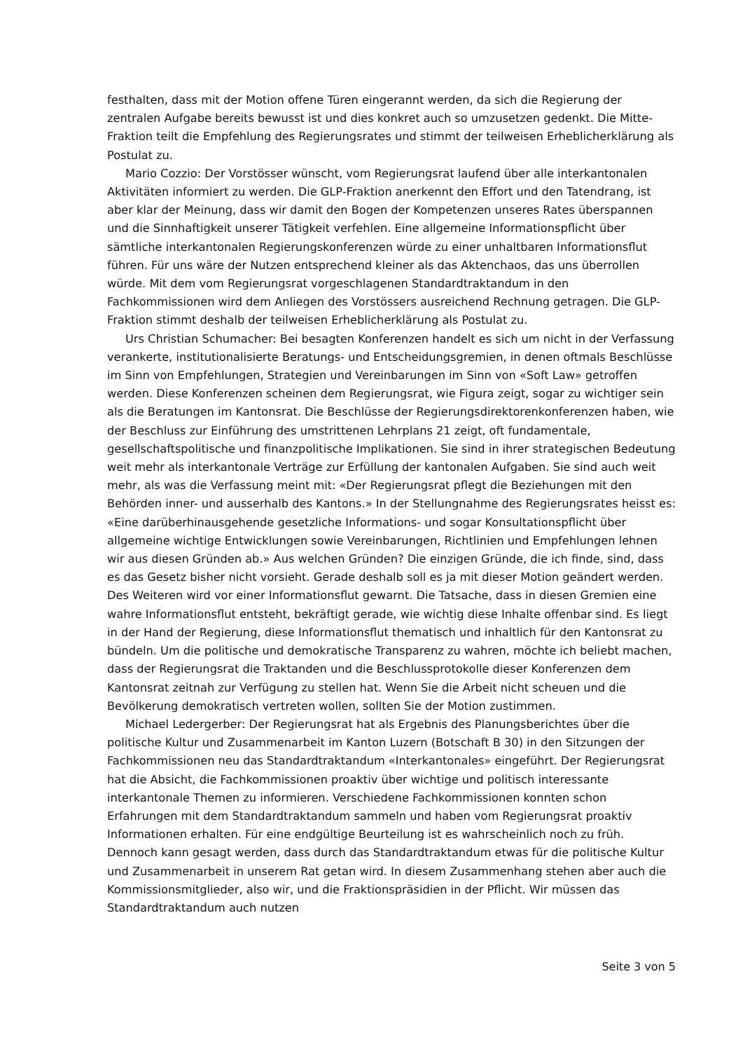festhalten, dass mit der Motion offene Türen eingerannt werden, da sich die Regierung der zentralen Aufgabe bereits bewusst ist und dies konkret auch so umzusetzen gedenkt. Die Mitte-Fraktion teilt die Empfehlung des Regierungsrates und stimmt der teilweisen Erheblicherklärung als Postulat zu.
Mario Cozzio: Der Vorstösser wünscht, vom Regierungsrat laufend über alle interkantonalen Aktivitäten informiert zu werden. Die GLP-Fraktion anerkennt den Effort und den Tatendrang, ist aber klar der Meinung, dass wir damit den Bogen der Kompetenzen unseres Rates überspannen und die Sinnhaftigkeit unserer Tätigkeit verfehlen. Eine allgemeine Informationspflicht über sämtliche interkantonalen Regierungskonferenzen würde zu einer unhaltbaren Informationsflut führen. Für uns wäre der Nutzen entsprechend kleiner als das Aktenchaos, das uns überrollen würde. Mit dem vom Regierungsrat vorgeschlagenen Standardtraktandum in den Fachkommissionen wird dem Anliegen des Vorstössers ausreichend Rechnung getragen. Die GLP-Fraktion stimmt deshalb der teilweisen Erheblicherklärung als Postulat zu.
Urs Christian Schumacher: Bei besagten Konferenzen handelt es sich um nicht in der Verfassung verankerte, institutionalisierte Beratungs- und Entscheidungsgremien, in denen oftmals Beschlüsse im Sinn von Empfehlungen, Strategien und Vereinbarungen im Sinn von «Soft Law» getroffen werden. Diese Konferenzen scheinen dem Regierungsrat, wie Figura zeigt, sogar zu wichtiger sein als die Beratungen im Kantonsrat. Die Beschlüsse der Regierungsdirektorenkonferenzen haben, wie der Beschluss zur Einführung des umstrittenen Lehrplans 21 zeigt, oft fundamentale, gesellschaftspolitische und finanzpolitische Implikationen. Sie sind in ihrer strategischen Bedeutung weit mehr als interkantonale Verträge zur Erfüllung der kantonalen Aufgaben. Sie sind auch weit mehr, als was die Verfassung meint mit: «Der Regierungsrat pflegt die Beziehungen mit den Behörden inner- und ausserhalb des Kantons.» In der Stellungnahme des Regierungsrates heisst es: «Eine darüberhinausgehende gesetzliche Informations- und sogar Konsultationspflicht über allgemeine wichtige Entwicklungen sowie Vereinbarungen, Richtlinien und Empfehlungen lehnen wir aus diesen Gründen ab.» Aus welchen Gründen? Die einzigen Gründe, die ich finde, sind, dass es das Gesetz bisher nicht vorsieht. Gerade deshalb soll es ja mit dieser Motion geändert werden. Des Weiteren wird vor einer Informationsflut gewarnt. Die Tatsache, dass in diesen Gremien eine wahre Informationsflut entsteht, bekräftigt gerade, wie wichtig diese Inhalte offenbar sind. Es liegt in der Hand der Regierung, diese Informationsflut thematisch und inhaltlich für den Kantonsrat zu bündeln. Um die politische und demokratische Transparenz zu wahren, möchte ich beliebt machen, dass der Regierungsrat die Traktanden und die Beschlussprotokolle dieser Konferenzen dem Kantonsrat zeitnah zur Verfügung zu stellen hat. Wenn Sie die Arbeit nicht scheuen und die Bevölkerung demokratisch vertreten wollen, sollten Sie der Motion zustimmen.
Michael Ledergerber: Der Regierungsrat hat als Ergebnis des Planungsberichtes über die politische Kultur und Zusammenarbeit im Kanton Luzern (Botschaft B 30) in den Sitzungen der Fachkommissionen neu das Standardtraktandum «Interkantonales» eingeführt. Der Regierungsrat hat die Absicht, die Fachkommissionen proaktiv über wichtige und politisch interessante interkantonale Themen zu informieren. Verschiedene Fachkommissionen konnten schon Erfahrungen mit dem Standardtraktandum sammeln und haben vom Regierungsrat proaktiv Informationen erhalten. Für eine endgültige Beurteilung ist es wahrscheinlich noch zu früh. Dennoch kann gesagt werden, dass durch das Standardtraktandum etwas für die politische Kultur und Zusammenarbeit in unserem Rat getan wird. In diesem Zusammenhang stehen aber auch die Kommissionsmitglieder, also wir, und die Fraktionspräsidien in der Pflicht. Wir müssen das Standardtraktandum auch nutzen
Seite 3 von 5